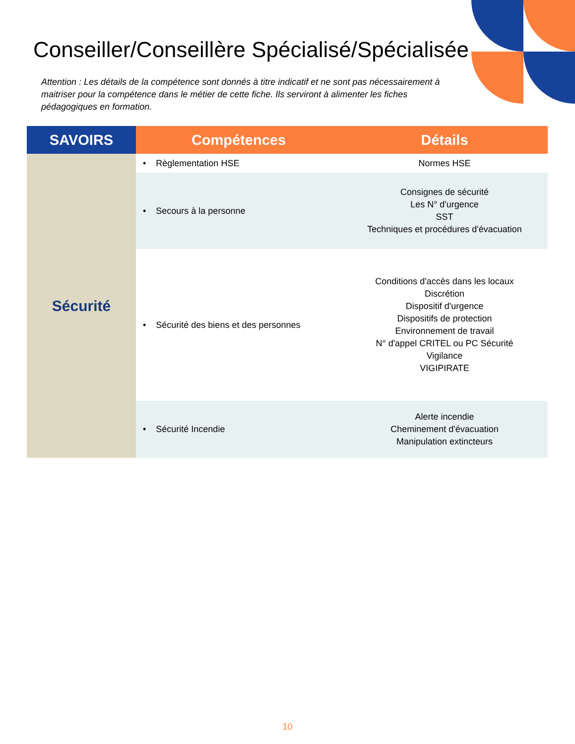Conseiller/Conseillère Spécialisé/Spécialisée
Attention : Les détails de la compétence sont donnés à titre indicatif et ne sont pas nécessairement à maitriser pour la compétence dans le métier de cette fiche. Ils serviront à alimenter les fiches pédagogiques en formation.
| SAVOIRS | Compétences | Détails |
| --- | --- | --- |
| Sécurité | • Règlementation HSE | Normes HSE |
| | • Secours à la personne | Consignes de sécurité Les N° d'urgence SST Techniques et procédures d'évacuation |
| | • Sécurité des biens et des personnes | Conditions d'accès dans les locaux Discrétion Dispositif d'urgence Dispositifs de protection Environnement de travail N° d'appel CRITEL ou PC Sécurité Vigilance VIGIPIRATE |
| | • Sécurité Incendie | Alerte incendie Cheminement d'évacuation Manipulation extincteurs |
10